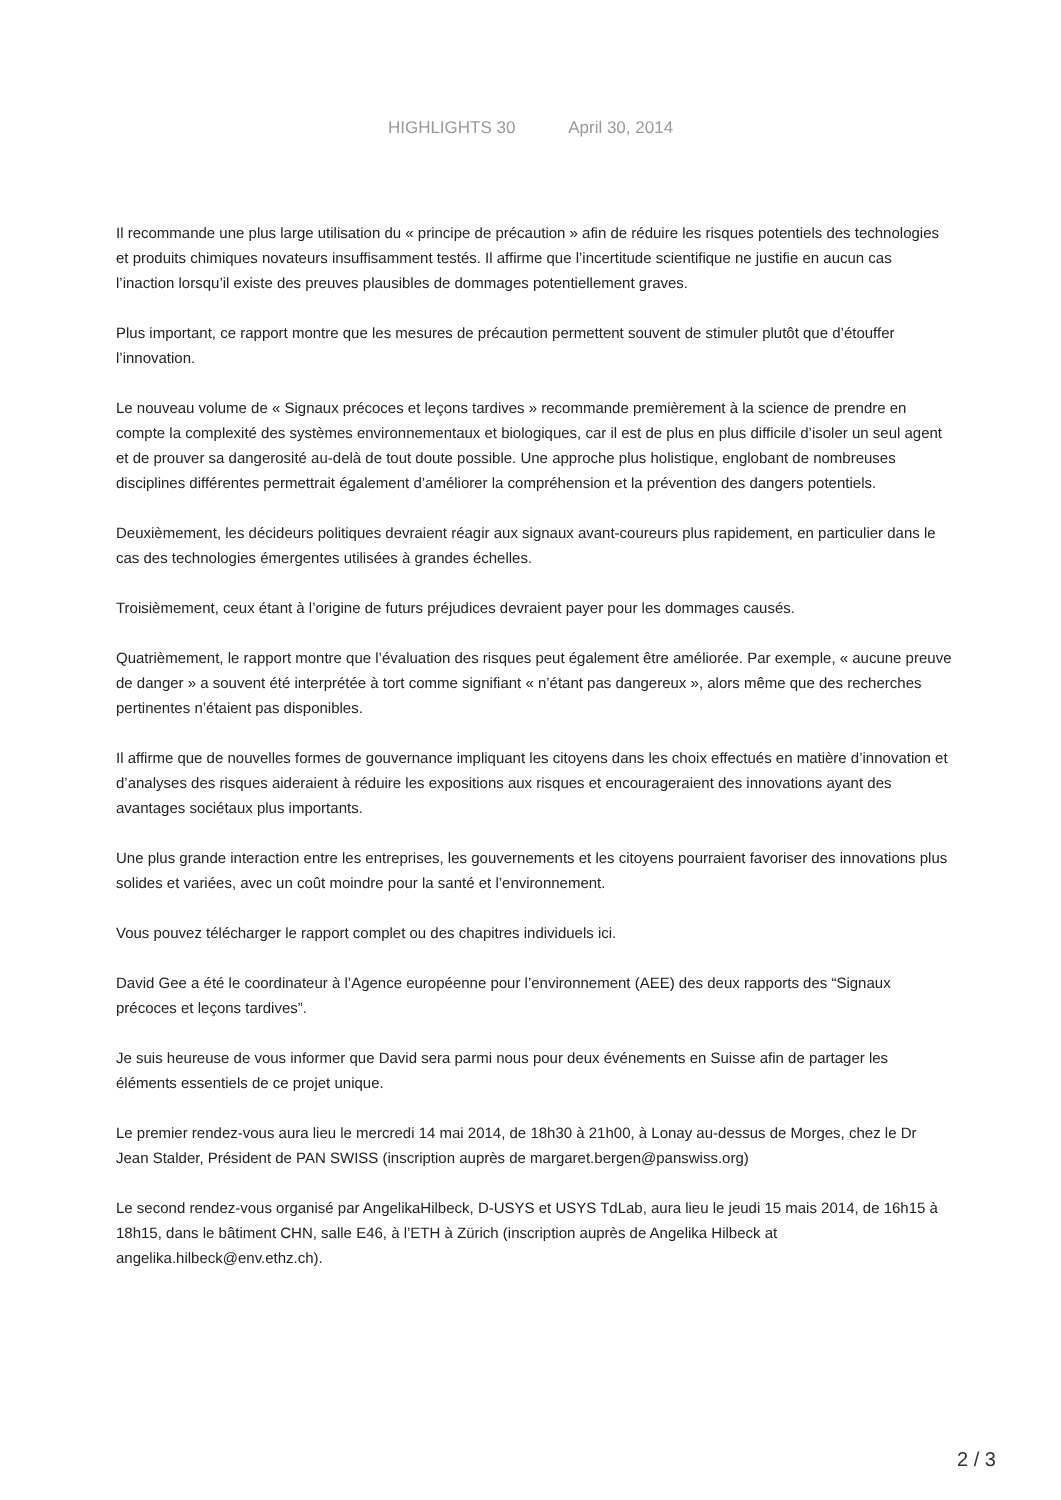HIGHLIGHTS 30 April 30, 2014
Il recommande une plus large utilisation du « principe de précaution » afin de réduire les risques potentiels des technologies et produits chimiques novateurs insuffisamment testés. Il affirme que l’incertitude scientifique ne justifie en aucun cas l’inaction lorsqu’il existe des preuves plausibles de dommages potentiellement graves.
Plus important, ce rapport montre que les mesures de précaution permettent souvent de stimuler plutôt que d’étouffer l’innovation.
Le nouveau volume de « Signaux précoces et leçons tardives » recommande premièrement à la science de prendre en compte la complexité des systèmes environnementaux et biologiques, car il est de plus en plus difficile d’isoler un seul agent et de prouver sa dangerosité au-delà de tout doute possible. Une approche plus holistique, englobant de nombreuses disciplines différentes permettrait également d’améliorer la compréhension et la prévention des dangers potentiels.
Deuxièmement, les décideurs politiques devraient réagir aux signaux avant-coureurs plus rapidement, en particulier dans le cas des technologies émergentes utilisées à grandes échelles.
Troisièmement, ceux étant à l’origine de futurs préjudices devraient payer pour les dommages causés.
Quatrièmement, le rapport montre que l’évaluation des risques peut également être améliorée. Par exemple, « aucune preuve de danger » a souvent été interprétée à tort comme signifiant « n’étant pas dangereux », alors même que des recherches pertinentes n’étaient pas disponibles.
Il affirme que de nouvelles formes de gouvernance impliquant les citoyens dans les choix effectués en matière d’innovation et d’analyses des risques aideraient à réduire les expositions aux risques et encourageraient des innovations ayant des avantages sociétaux plus importants.
Une plus grande interaction entre les entreprises, les gouvernements et les citoyens pourraient favoriser des innovations plus solides et variées, avec un coût moindre pour la santé et l’environnement.
Vous pouvez télécharger le rapport complet ou des chapitres individuels ici.
David Gee a été le coordinateur à l’Agence européenne pour l’environnement (AEE) des deux rapports des “Signaux précoces et leçons tardives”.
Je suis heureuse de vous informer que David sera parmi nous pour deux événements en Suisse afin de partager les éléments essentiels de ce projet unique.
Le premier rendez-vous aura lieu le mercredi 14 mai 2014, de 18h30 à 21h00, à Lonay au-dessus de Morges, chez le Dr Jean Stalder, Président de PAN SWISS (inscription auprès de margaret.bergen@panswiss.org)
Le second rendez-vous organisé par AngelikaHilbeck, D-USYS et USYS TdLab, aura lieu le jeudi 15 mais 2014, de 16h15 à 18h15, dans le bâtiment CHN, salle E46, à l’ETH à Zürich (inscription auprès de Angelika Hilbeck at angelika.hilbeck@env.ethz.ch).
2 / 3